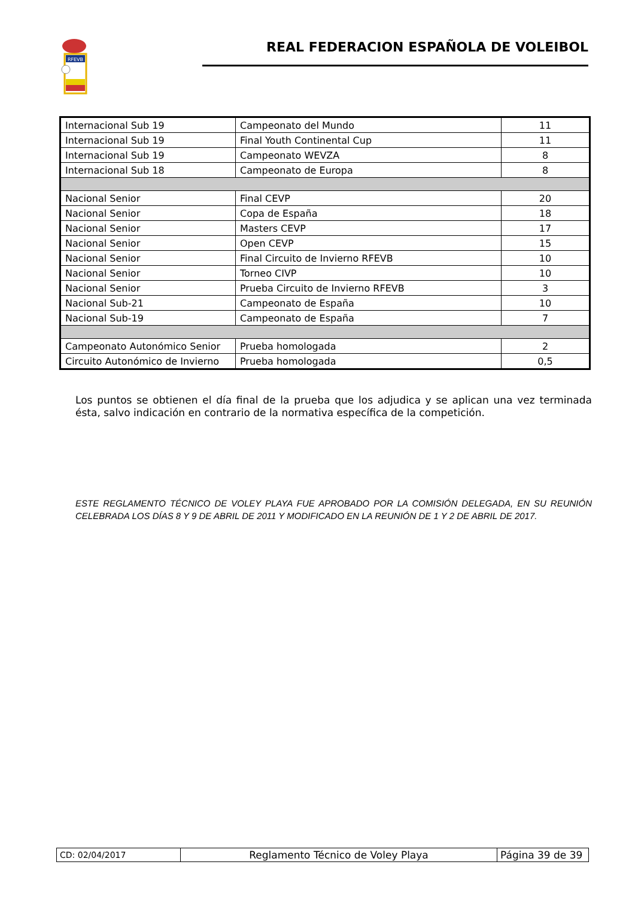RFEVB
REAL FEDERACION ESPAÑOLA DE VOLEIBOL
| Internacional Sub 19 | Campeonato del Mundo | 11 |
| Internacional Sub 19 | Final Youth Continental Cup | 11 |
| Internacional Sub 19 | Campeonato WEVZA | 8 |
| Internacional Sub 18 | Campeonato de Europa | 8 |
| Nacional Senior | Final CEVP | 20 |
| Nacional Senior | Copa de España | 18 |
| Nacional Senior | Masters CEVP | 17 |
| Nacional Senior | Open CEVP | 15 |
| Nacional Senior | Final Circuito de Invierno RFEVB | 10 |
| Nacional Senior | Torneo CIVP | 10 |
| Nacional Senior | Prueba Circuito de Invierno RFEVB | 3 |
| Nacional Sub-21 | Campeonato de España | 10 |
| Nacional Sub-19 | Campeonato de España | 7 |
| Campeonato Autonómico Senior | Prueba homologada | 2 |
| Circuito Autonómico de Invierno | Prueba homologada | 0,5 |
Los puntos se obtienen el día final de la prueba que los adjudica y se aplican una vez terminada ésta, salvo indicación en contrario de la normativa específica de la competición.
ESTE REGLAMENTO TÉCNICO DE VOLEY PLAYA FUE APROBADO POR LA COMISIÓN DELEGADA, EN SU REUNIÓN CELEBRADA LOS DÍAS 8 Y 9 DE ABRIL DE 2011 Y MODIFICADO EN LA REUNIÓN DE 1 Y 2 DE ABRIL DE 2017.
| CD: 02/04/2017 | Reglamento Técnico de Voley Playa | Página 39 de 39 |